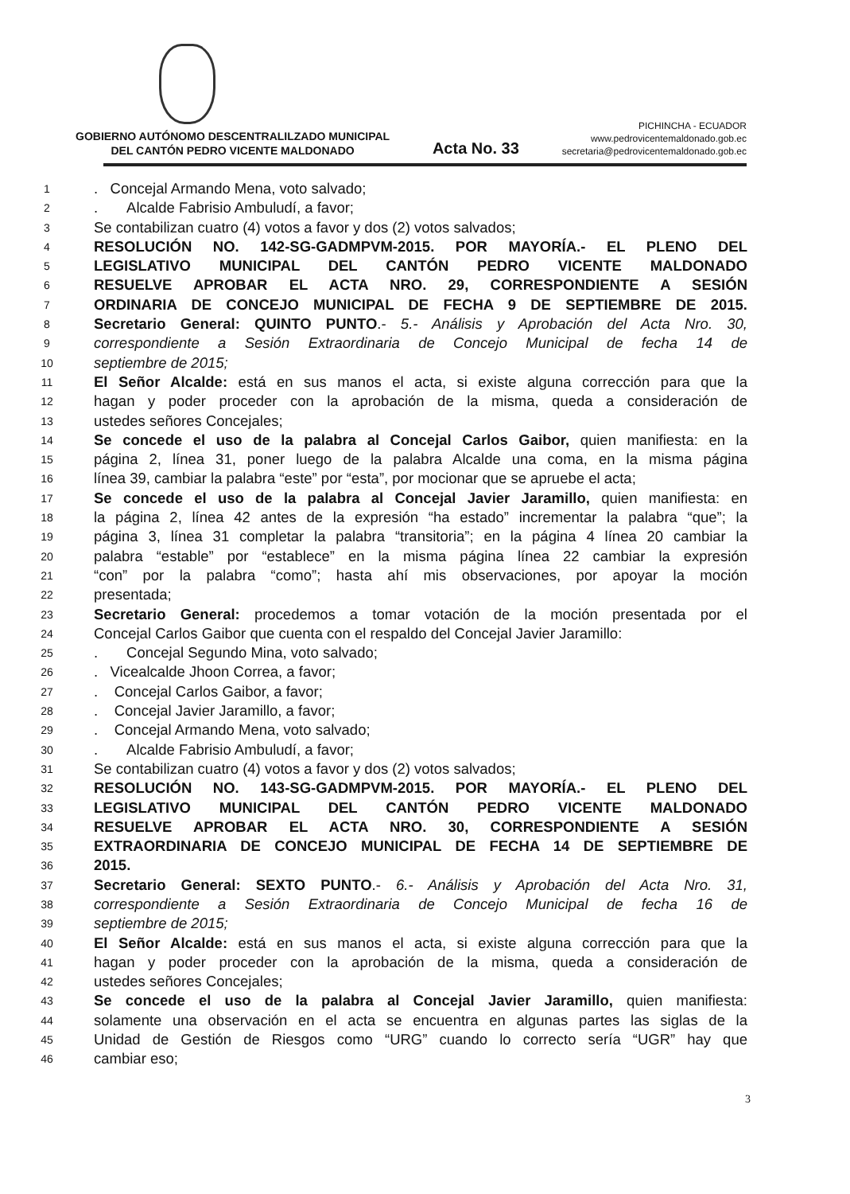GOBIERNO AUTÓNOMO DESCENTRALILZADO MUNICIPAL
DEL CANTÓN PEDRO VICENTE MALDONADO
Acta No. 33
PICHINCHA - ECUADOR
www.pedrovicentemaldonado.gob.ec
secretaria@pedrovicentemaldonado.gob.ec
1. Concejal Armando Mena, voto salvado;
2. Alcalde Fabrisio Ambuludí, a favor;
3 Se contabilizan cuatro (4) votos a favor y dos (2) votos salvados;
4 RESOLUCIÓN NO. 142-SG-GADMPVM-2015. POR MAYORÍA.- EL PLENO DEL
5 LEGISLATIVO MUNICIPAL DEL CANTÓN PEDRO VICENTE MALDONADO
6 RESUELVE APROBAR EL ACTA NRO. 29, CORRESPONDIENTE A SESIÓN
7 ORDINARIA DE CONCEJO MUNICIPAL DE FECHA 9 DE SEPTIEMBRE DE 2015.
8 Secretario General: QUINTO PUNTO.- 5.- Análisis y Aprobación del Acta Nro. 30,
9 correspondiente a Sesión Extraordinaria de Concejo Municipal de fecha 14 de
10 septiembre de 2015;
11 El Señor Alcalde: está en sus manos el acta, si existe alguna corrección para que la
12 hagan y poder proceder con la aprobación de la misma, queda a consideración de
13 ustedes señores Concejales;
14 Se concede el uso de la palabra al Concejal Carlos Gaibor, quien manifiesta: en la
15 página 2, línea 31, poner luego de la palabra Alcalde una coma, en la misma página
16 línea 39, cambiar la palabra “este” por “esta”, por mocionar que se apruebe el acta;
17 Se concede el uso de la palabra al Concejal Javier Jaramillo, quien manifiesta: en
18 la página 2, línea 42 antes de la expresión “ha estado” incrementar la palabra “que”; la
19 página 3, línea 31 completar la palabra “transitoria”; en la página 4 línea 20 cambiar la
20 palabra “estable” por “establece” en la misma página línea 22 cambiar la expresión
21 “con” por la palabra “como”; hasta ahí mis observaciones, por apoyar la moción
22 presentada;
23 Secretario General: procedemos a tomar votación de la moción presentada por el
24 Concejal Carlos Gaibor que cuenta con el respaldo del Concejal Javier Jaramillo:
25. Concejal Segundo Mina, voto salvado;
26. Vicealcalde Jhoon Correa, a favor;
27. Concejal Carlos Gaibor, a favor;
28. Concejal Javier Jaramillo, a favor;
29. Concejal Armando Mena, voto salvado;
30. Alcalde Fabrisio Ambuludí, a favor;
31 Se contabilizan cuatro (4) votos a favor y dos (2) votos salvados;
32 RESOLUCIÓN NO. 143-SG-GADMPVM-2015. POR MAYORÍA.- EL PLENO DEL
33 LEGISLATIVO MUNICIPAL DEL CANTÓN PEDRO VICENTE MALDONADO
34 RESUELVE APROBAR EL ACTA NRO. 30, CORRESPONDIENTE A SESIÓN
35 EXTRAORDINARIA DE CONCEJO MUNICIPAL DE FECHA 14 DE SEPTIEMBRE DE
36 2015.
37 Secretario General: SEXTO PUNTO.- 6.- Análisis y Aprobación del Acta Nro. 31,
38 correspondiente a Sesión Extraordinaria de Concejo Municipal de fecha 16 de
39 septiembre de 2015;
40 El Señor Alcalde: está en sus manos el acta, si existe alguna corrección para que la
41 hagan y poder proceder con la aprobación de la misma, queda a consideración de
42 ustedes señores Concejales;
43 Se concede el uso de la palabra al Concejal Javier Jaramillo, quien manifiesta:
44 solamente una observación en el acta se encuentra en algunas partes las siglas de la
45 Unidad de Gestión de Riesgos como “URG” cuando lo correcto sería “UGR” hay que
46 cambiar eso;
3